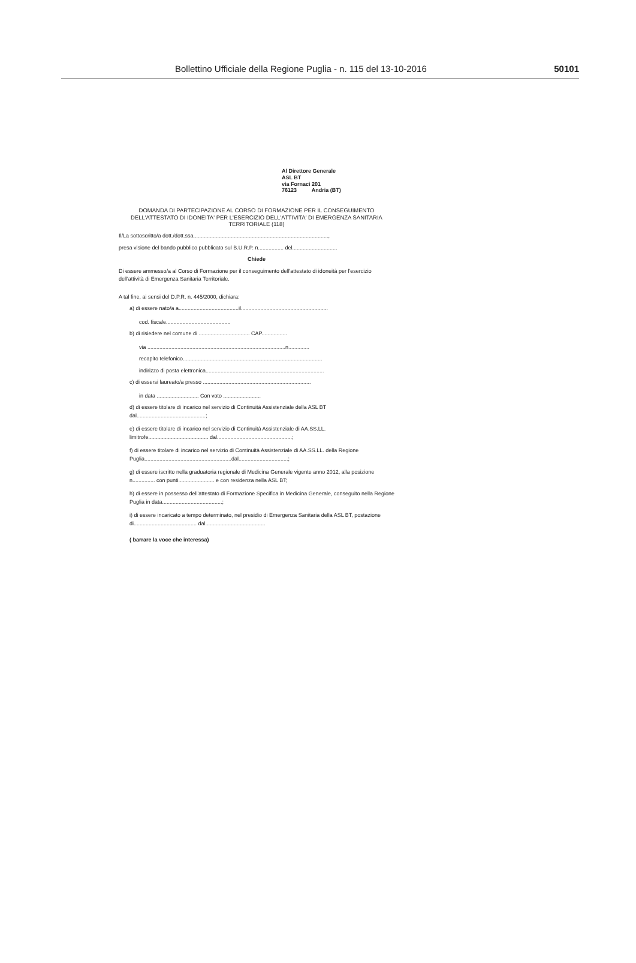Bollettino Ufficiale della Regione Puglia - n. 115 del 13-10-2016 50101
Al Direttore Generale
ASL BT
via Fornaci 201
76123 Andria (BT)
DOMANDA DI PARTECIPAZIONE AL CORSO DI FORMAZIONE PER IL CONSEGUIMENTO DELL'ATTESTATO DI IDONEITA' PER L'ESERCIZIO DELL'ATTIVITA' DI EMERGENZA SANITARIA TERRITORIALE (118)
Il/La sottoscritto/a dott./dott.ssa..........................................................................................,
presa visione del bando pubblico pubblicato sul B.U.R.P. n................. del..............................
Chiede
Di essere ammesso/a al Corso di Formazione per il conseguimento dell'attestato di idoneità per l'esercizio dell'attività di Emergenza Sanitaria Territoriale.
A tal fine, ai sensi del D.P.R. n. 445/2000, dichiara:
a) di essere nato/a a........................................il..........................................................
cod. fiscale...........................................
b) di risiedere nel comune di .................................. CAP.................
via ............................................................................................n..............
recapito telefonico.............................................................................................
indirizzo di posta elettronica...............................................................................
c) di essersi laureato/a presso ........................................................................
in data ............................ Con voto .........................
d) di essere titolare di incarico nel servizio di Continuità Assistenziale della ASL BT dal..............................................;
e) di essere titolare di incarico nel servizio di Continuità Assistenziale di AA.SS.LL. limitrofe........................................ dal..................................................;
f) di essere titolare di incarico nel servizio di Continuità Assistenziale di AA.SS.LL. della Regione Puglia..........................................................dal.................................;
g) di essere iscritto nella graduatoria regionale di Medicina Generale vigente anno 2012, alla posizione n............... con punti........................ e con residenza nella ASL BT;
h) di essere in possesso dell'attestato di Formazione Specifica in Medicina Generale, conseguito nella Regione Puglia in data........................................;
i) di essere incaricato a tempo determinato, nel presidio di Emergenza Sanitaria della ASL BT, postazione di.......................................... dal........................................
( barrare la voce che interessa)